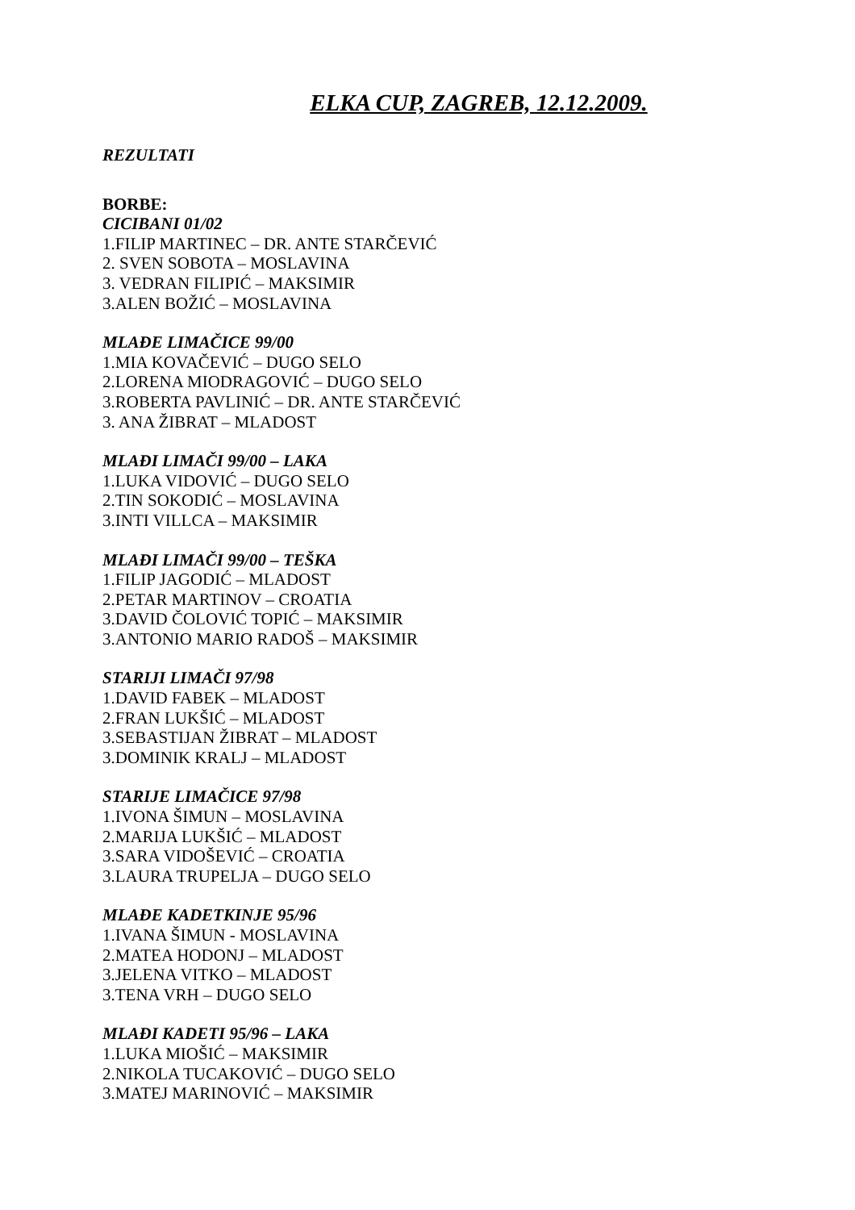ELKA CUP, ZAGREB, 12.12.2009.
REZULTATI
BORBE:
CICIBANI 01/02
1.FILIP MARTINEC – DR. ANTE STARČEVIĆ
2. SVEN SOBOTA – MOSLAVINA
3. VEDRAN FILIPIĆ – MAKSIMIR
3.ALEN BOŽIĆ – MOSLAVINA
MLAĐE LIMAČICE 99/00
1.MIA KOVAČEVIĆ – DUGO SELO
2.LORENA MIODRAGOVIĆ – DUGO SELO
3.ROBERTA PAVLINIĆ – DR. ANTE STARČEVIĆ
3. ANA ŽIBRAT – MLADOST
MLAĐI LIMAČI 99/00 – LAKA
1.LUKA VIDOVIĆ – DUGO SELO
2.TIN SOKODIĆ – MOSLAVINA
3.INTI VILLCA – MAKSIMIR
MLAĐI LIMAČI 99/00 – TEŠKA
1.FILIP JAGODIĆ – MLADOST
2.PETAR MARTINOV – CROATIA
3.DAVID ČOLOVIĆ TOPIĆ – MAKSIMIR
3.ANTONIO MARIO RADOŠ – MAKSIMIR
STARIJI LIMAČI 97/98
1.DAVID FABEK – MLADOST
2.FRAN LUKŠIĆ – MLADOST
3.SEBASTIJAN ŽIBRAT – MLADOST
3.DOMINIK KRALJ – MLADOST
STARIJE LIMAČICE 97/98
1.IVONA ŠIMUN – MOSLAVINA
2.MARIJA LUKŠIĆ – MLADOST
3.SARA VIDOŠEVIĆ – CROATIA
3.LAURA TRUPELJA – DUGO SELO
MLAĐE KADETKINJE 95/96
1.IVANA ŠIMUN - MOSLAVINA
2.MATEA HODONJ – MLADOST
3.JELENA VITKO – MLADOST
3.TENA VRH – DUGO SELO
MLAĐI KADETI 95/96 – LAKA
1.LUKA MIOŠIĆ – MAKSIMIR
2.NIKOLA TUCAKOVIĆ – DUGO SELO
3.MATEJ MARINOVIĆ – MAKSIMIR